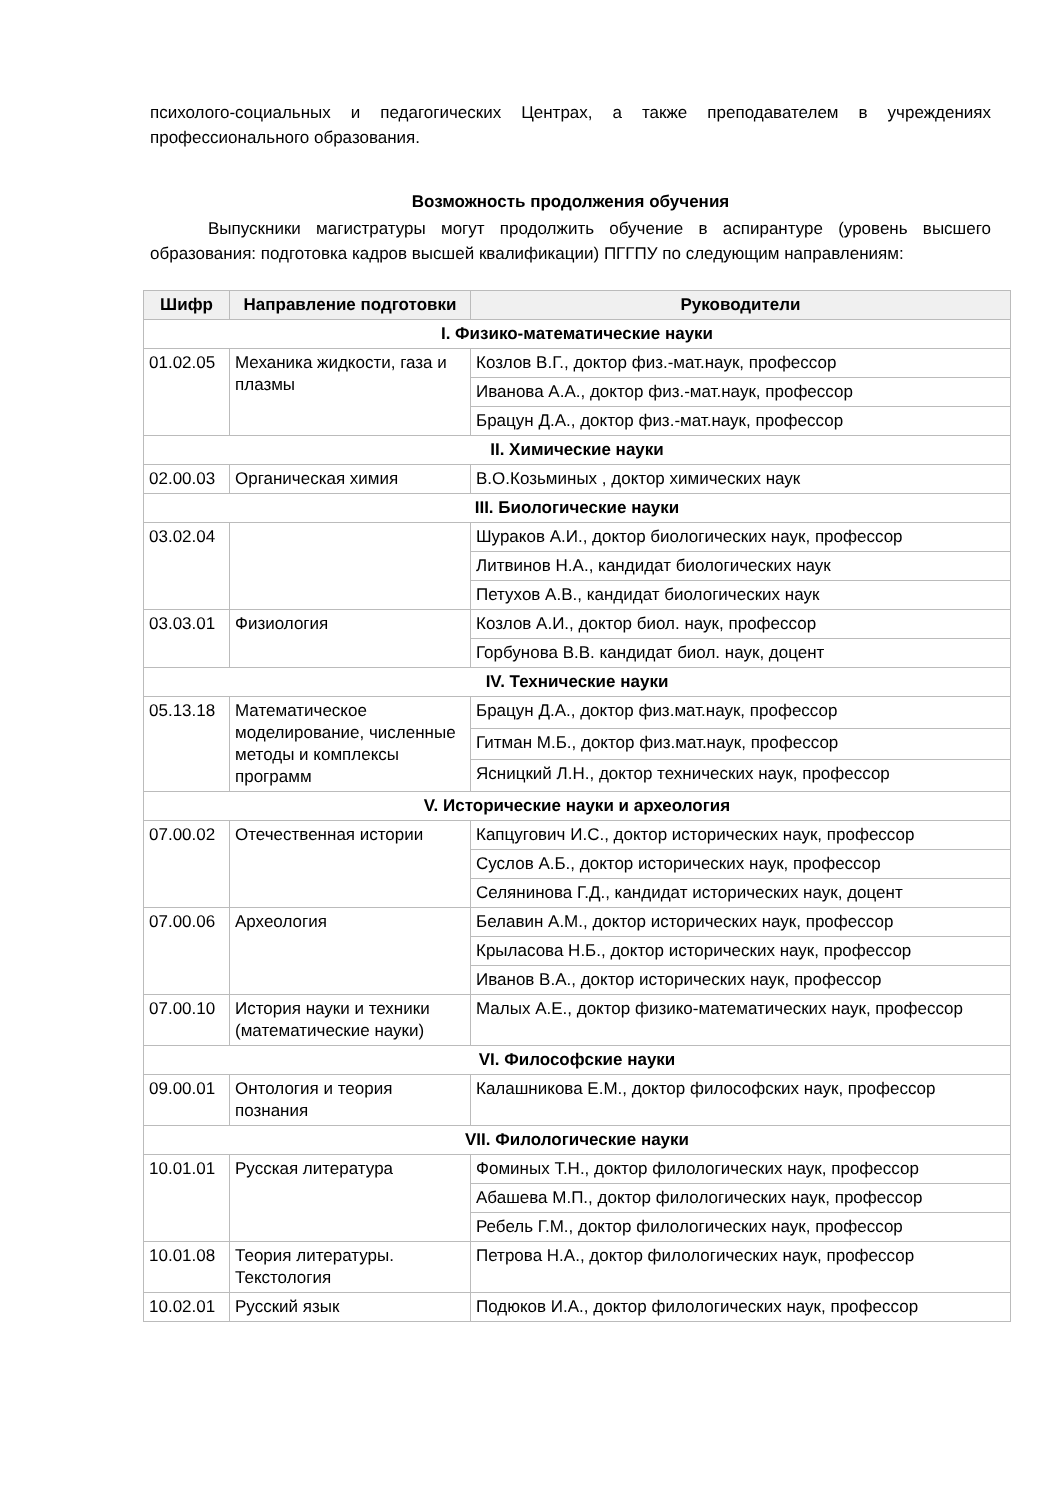психолого-социальных и педагогических Центрах, а также преподавателем в учреждениях профессионального образования.
Возможность продолжения обучения
Выпускники магистратуры могут продолжить обучение в аспирантуре (уровень высшего образования: подготовка кадров высшей квалификации) ПГГПУ по следующим направлениям:
| Шифр | Направление подготовки | Руководители |
| --- | --- | --- |
| I. Физико-математические науки | | |
| 01.02.05 | Механика жидкости, газа и плазмы | Козлов В.Г., доктор физ.-мат.наук, профессор |
| | | Иванова А.А., доктор физ.-мат.наук, профессор |
| | | Брацун Д.А., доктор физ.-мат.наук, профессор |
| II. Химические науки | | |
| 02.00.03 | Органическая химия | В.О.Козьминых , доктор химических наук |
| III. Биологические науки | | |
| 03.02.04 | | Шураков А.И., доктор биологических наук, профессор |
| | | Литвинов Н.А., кандидат биологических наук |
| | | Петухов А.В., кандидат биологических наук |
| 03.03.01 | Физиология | Козлов А.И., доктор биол. наук, профессор |
| | | Горбунова В.В. кандидат биол. наук, доцент |
| IV. Технические науки | | |
| 05.13.18 | Математическое моделирование, численные методы и комплексы программ | Брацун Д.А., доктор физ.мат.наук, профессор |
| | | Гитман М.Б., доктор физ.мат.наук, профессор |
| | | Ясницкий Л.Н., доктор технических наук, профессор |
| V. Исторические науки и археология | | |
| 07.00.02 | Отечественная истории | Капцугович И.С., доктор исторических наук, профессор |
| | | Суслов А.Б., доктор исторических наук, профессор |
| | | Селянинова Г.Д., кандидат исторических наук, доцент |
| 07.00.06 | Археология | Белавин А.М., доктор исторических наук, профессор |
| | | Крыласова Н.Б., доктор исторических наук, профессор |
| | | Иванов В.А., доктор исторических наук, профессор |
| 07.00.10 | История науки и техники (математические науки) | Малых А.Е., доктор физико-математических наук, профессор |
| VI. Философские науки | | |
| 09.00.01 | Онтология и теория познания | Калашникова Е.М., доктор философских наук, профессор |
| VII. Филологические науки | | |
| 10.01.01 | Русская литература | Фоминых Т.Н., доктор филологических наук, профессор |
| | | Абашева М.П., доктор филологических наук, профессор |
| | | Ребель Г.М., доктор филологических наук, профессор |
| 10.01.08 | Теория литературы. Текстология | Петрова Н.А., доктор филологических наук, профессор |
| 10.02.01 | Русский язык | Подюков И.А., доктор филологических наук, профессор |